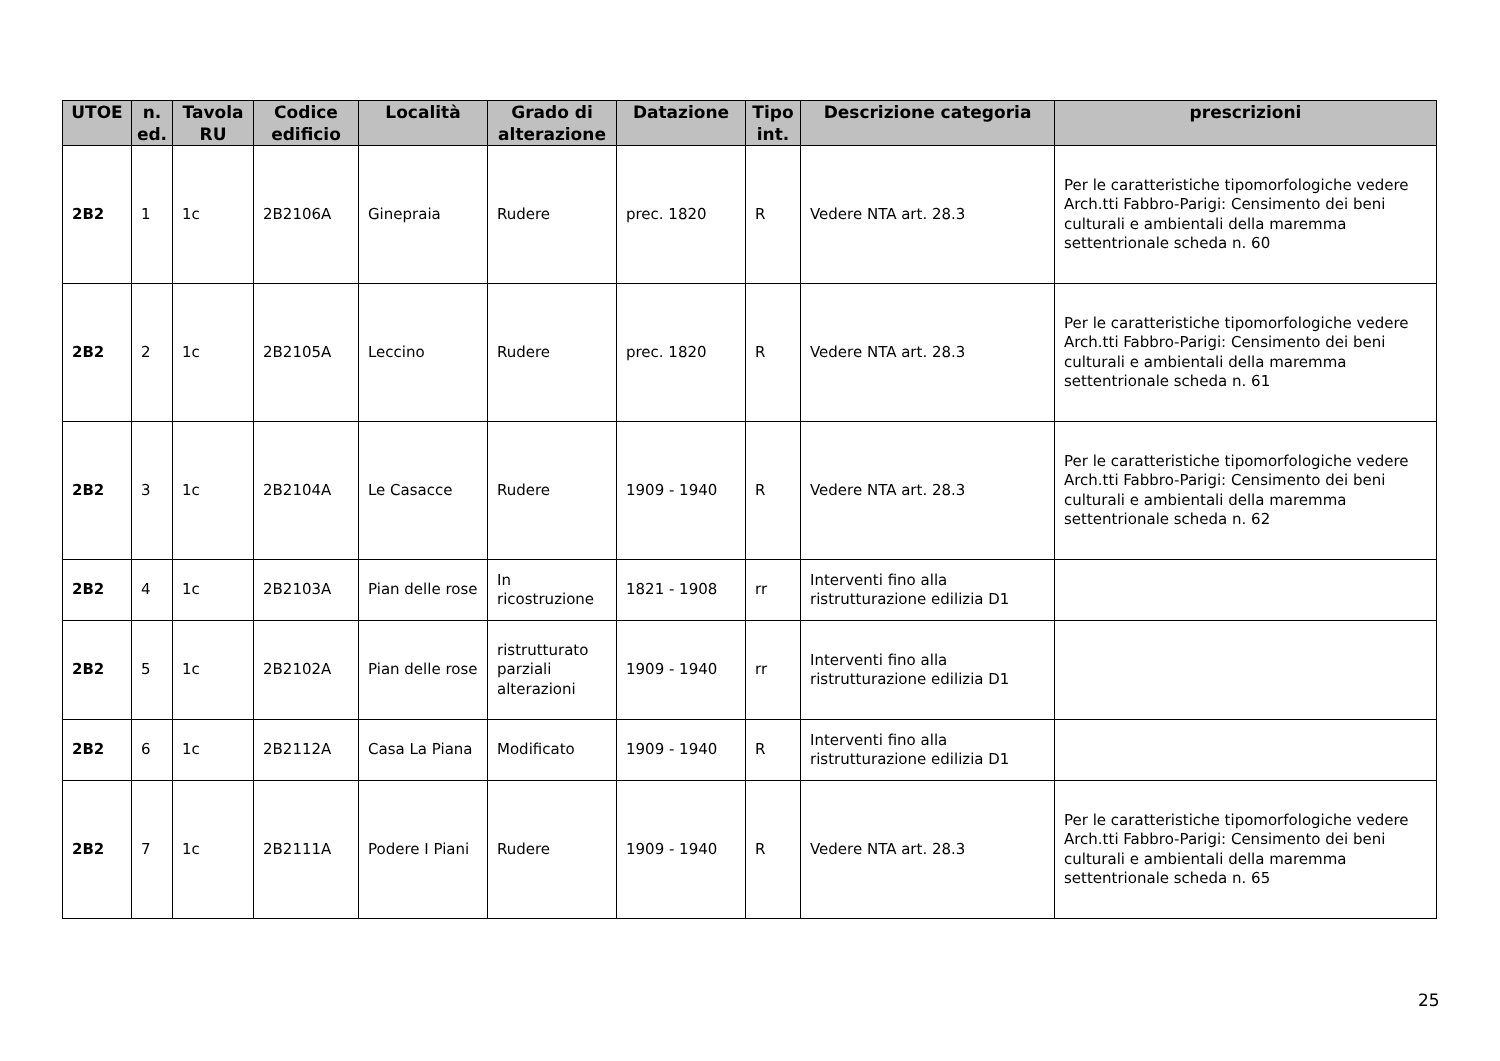| UTOE | n. ed. | Tavola RU | Codice edificio | Località | Grado di alterazione | Datazione | Tipo int. | Descrizione categoria | prescrizioni |
| --- | --- | --- | --- | --- | --- | --- | --- | --- | --- |
| 2B2 | 1 | 1c | 2B2106A | Ginepraia | Rudere | prec. 1820 | R | Vedere NTA art. 28.3 | Per le caratteristiche tipomorfologiche vedere Arch.tti Fabbro-Parigi: Censimento dei beni culturali e ambientali della maremma settentrionale scheda n. 60 |
| 2B2 | 2 | 1c | 2B2105A | Leccino | Rudere | prec. 1820 | R | Vedere NTA art. 28.3 | Per le caratteristiche tipomorfologiche vedere Arch.tti Fabbro-Parigi: Censimento dei beni culturali e ambientali della maremma settentrionale scheda n. 61 |
| 2B2 | 3 | 1c | 2B2104A | Le Casacce | Rudere | 1909 - 1940 | R | Vedere NTA art. 28.3 | Per le caratteristiche tipomorfologiche vedere Arch.tti Fabbro-Parigi: Censimento dei beni culturali e ambientali della maremma settentrionale scheda n. 62 |
| 2B2 | 4 | 1c | 2B2103A | Pian delle rose | In ricostruzione | 1821 - 1908 | rr | Interventi fino alla ristrutturazione edilizia D1 | |
| 2B2 | 5 | 1c | 2B2102A | Pian delle rose | ristrutturato parziali alterazioni | 1909 - 1940 | rr | Interventi fino alla ristrutturazione edilizia D1 | |
| 2B2 | 6 | 1c | 2B2112A | Casa La Piana | Modificato | 1909 - 1940 | R | Interventi fino alla ristrutturazione edilizia D1 | |
| 2B2 | 7 | 1c | 2B2111A | Podere I Piani | Rudere | 1909 - 1940 | R | Vedere NTA art. 28.3 | Per le caratteristiche tipomorfologiche vedere Arch.tti Fabbro-Parigi: Censimento dei beni culturali e ambientali della maremma settentrionale scheda n. 65 |
25